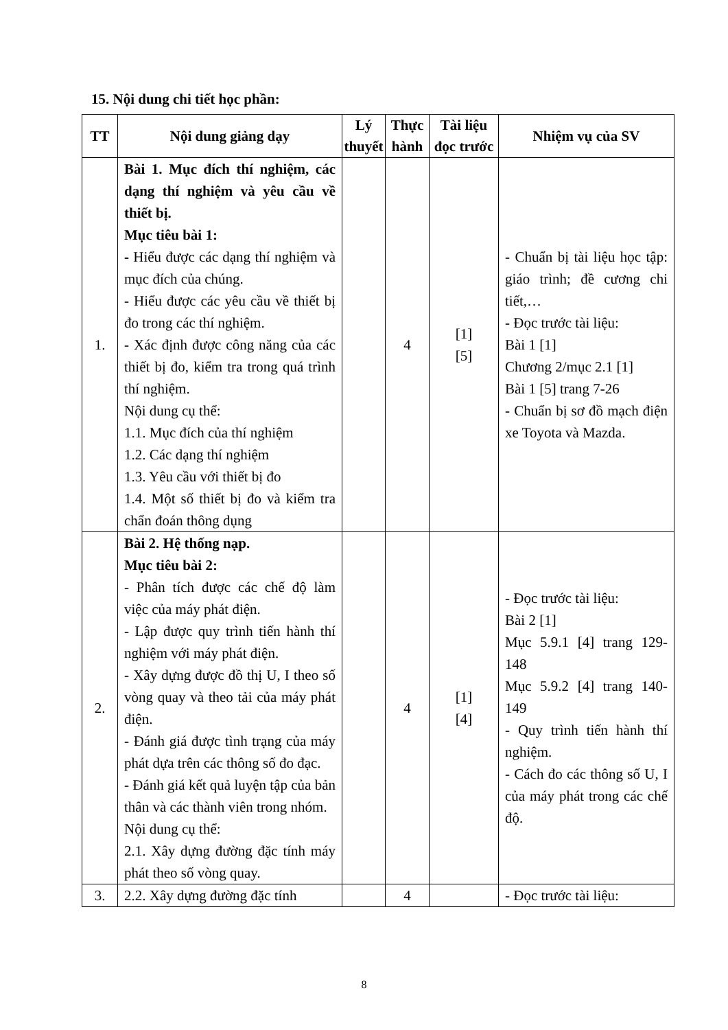15. Nội dung chi tiết học phần:
| TT | Nội dung giảng dạy | Lý thuyết | Thực hành | Tài liệu đọc trước | Nhiệm vụ của SV |
| --- | --- | --- | --- | --- | --- |
| 1. | Bài 1. Mục đích thí nghiệm, các dạng thí nghiệm và yêu cầu về thiết bị. Mục tiêu bài 1: - Hiểu được các dạng thí nghiệm và mục đích của chúng. - Hiểu được các yêu cầu về thiết bị đo trong các thí nghiệm. - Xác định được công năng của các thiết bị đo, kiểm tra trong quá trình thí nghiệm. Nội dung cụ thể: 1.1. Mục đích của thí nghiệm 1.2. Các dạng thí nghiệm 1.3. Yêu cầu với thiết bị đo 1.4. Một số thiết bị đo và kiểm tra chẩn đoán thông dụng | | 4 | [1] [5] | - Chuẩn bị tài liệu học tập: giáo trình; đề cương chi tiết,… - Đọc trước tài liệu: Bài 1 [1] Chương 2/mục 2.1 [1] Bài 1 [5] trang 7-26 - Chuẩn bị sơ đồ mạch điện xe Toyota và Mazda. |
| 2. | Bài 2. Hệ thống nạp. Mục tiêu bài 2: - Phân tích được các chế độ làm việc của máy phát điện. - Lập được quy trình tiến hành thí nghiệm với máy phát điện. - Xây dựng được đồ thị U, I theo số vòng quay và theo tải của máy phát điện. - Đánh giá được tình trạng của máy phát dựa trên các thông số đo đạc. - Đánh giá kết quả luyện tập của bản thân và các thành viên trong nhóm. Nội dung cụ thể: 2.1. Xây dựng đường đặc tính máy phát theo số vòng quay. | | 4 | [1] [4] | - Đọc trước tài liệu: Bài 2 [1] Mục 5.9.1 [4] trang 129-148 Mục 5.9.2 [4] trang 140-149 - Quy trình tiến hành thí nghiệm. - Cách đo các thông số U, I của máy phát trong các chế độ. |
| 3. | 2.2. Xây dựng đường đặc tính | | 4 | | - Đọc trước tài liệu: |
8